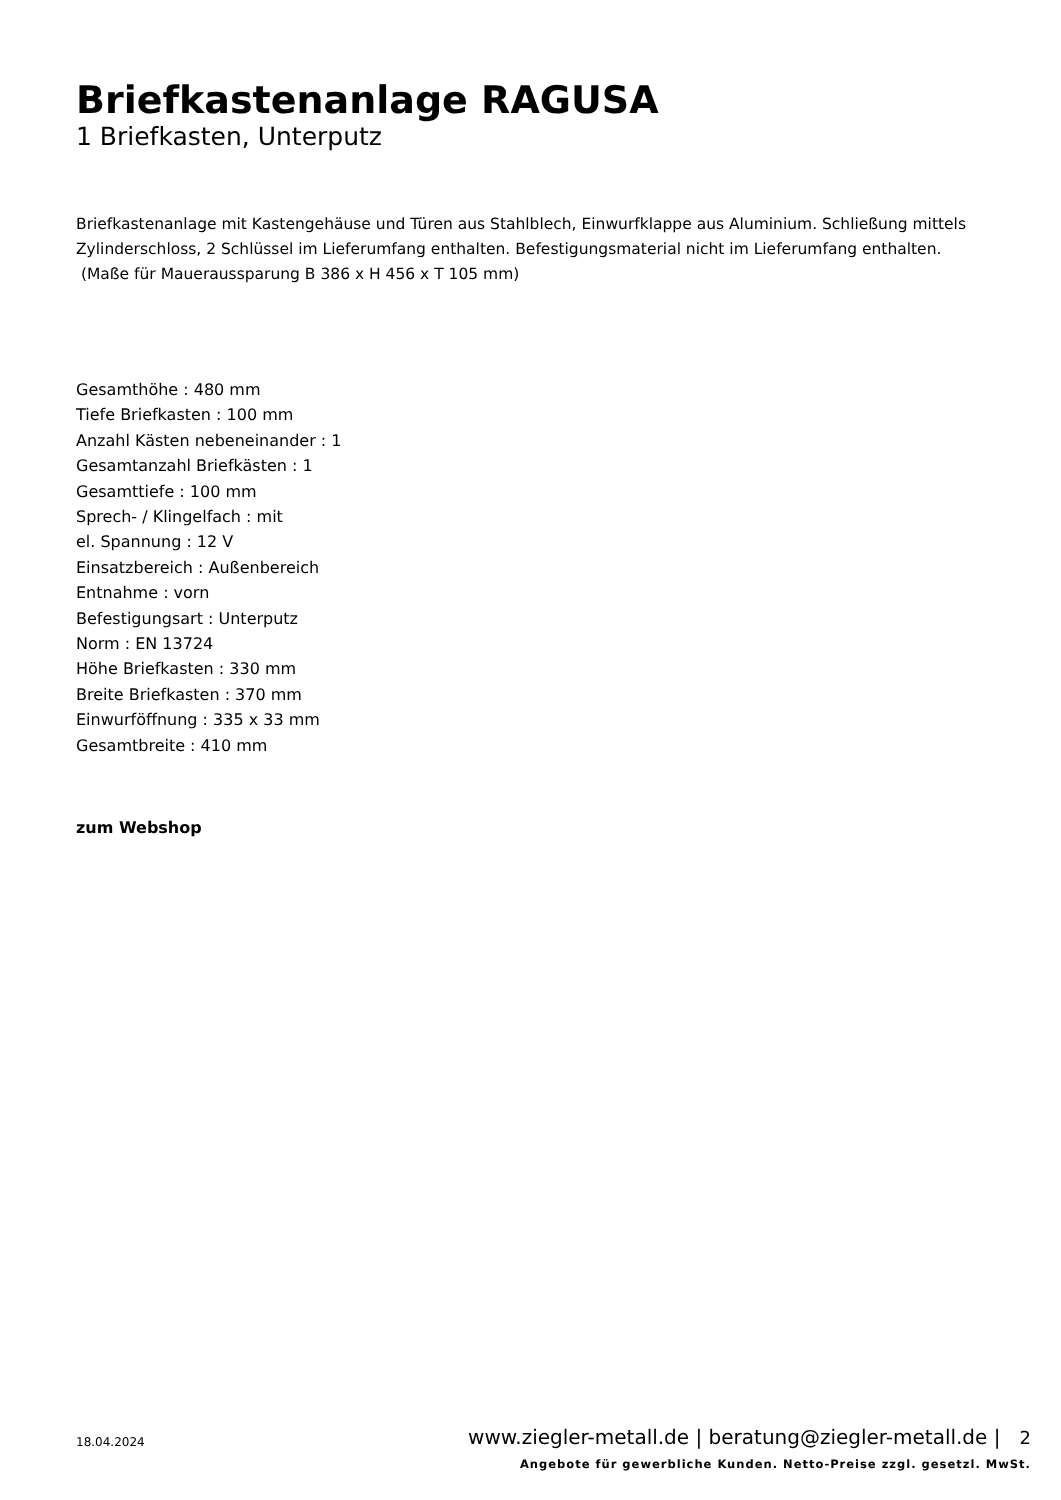Briefkastenanlage RAGUSA
1 Briefkasten, Unterputz
Briefkastenanlage mit Kastengehäuse und Türen aus Stahlblech, Einwurfklappe aus Aluminium. Schließung mittels Zylinderschloss, 2 Schlüssel im Lieferumfang enthalten. Befestigungsmaterial nicht im Lieferumfang enthalten.
(Maße für Maueraussparung B 386 x H 456 x T 105 mm)
Gesamthöhe : 480 mm
Tiefe Briefkasten : 100 mm
Anzahl Kästen nebeneinander : 1
Gesamtanzahl Briefkästen : 1
Gesamttiefe : 100 mm
Sprech- / Klingelfach : mit
el. Spannung : 12 V
Einsatzbereich : Außenbereich
Entnahme : vorn
Befestigungsart : Unterputz
Norm : EN 13724
Höhe Briefkasten : 330 mm
Breite Briefkasten : 370 mm
Einwurföffnung : 335 x 33 mm
Gesamtbreite : 410 mm
zum Webshop
18.04.2024
www.ziegler-metall.de | beratung@ziegler-metall.de | 2
Angebote für gewerbliche Kunden. Netto-Preise zzgl. gesetzl. MwSt.